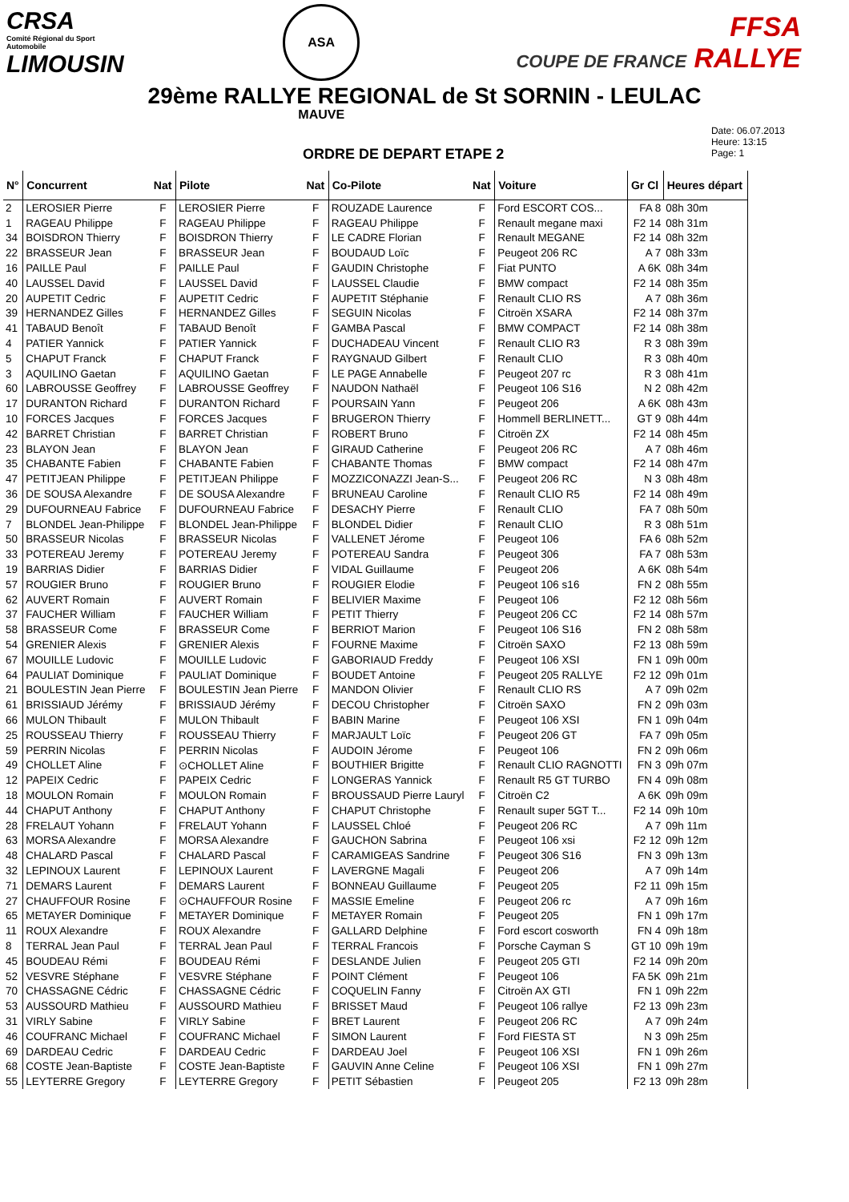CRSA
Comité Régional du Sport Automobile
LIMOUSIN
ASA MAUVE
FFSA
COUPE DE FRANCE RALLYE
29ème RALLYE REGIONAL de St SORNIN - LEULAC
ORDRE DE DEPART ETAPE 2
Date: 06.07.2013
Heure: 13:15
Page: 1
| N° | Concurrent | Nat | Pilote | Nat | Co-Pilote | Nat | Voiture | Gr Cl | Heures départ |
| --- | --- | --- | --- | --- | --- | --- | --- | --- | --- |
| 2 | LEROSIER Pierre | F | LEROSIER Pierre | F | ROUZADE Laurence | F | Ford ESCORT COS... | FA 8 | 08h 30m |
| 1 | RAGEAU Philippe | F | RAGEAU Philippe | F | RAGEAU Philippe | F | Renault megane maxi | F2 14 | 08h 31m |
| 34 | BOISDRON Thierry | F | BOISDRON Thierry | F | LE CADRE Florian | F | Renault MEGANE | F2 14 | 08h 32m |
| 22 | BRASSEUR Jean | F | BRASSEUR Jean | F | BOUDAUD Loïc | F | Peugeot 206 RC | A 7 | 08h 33m |
| 16 | PAILLE Paul | F | PAILLE Paul | F | GAUDIN Christophe | F | Fiat PUNTO | A 6K | 08h 34m |
| 40 | LAUSSEL David | F | LAUSSEL David | F | LAUSSEL Claudie | F | BMW compact | F2 14 | 08h 35m |
| 20 | AUPETIT Cedric | F | AUPETIT Cedric | F | AUPETIT Stéphanie | F | Renault CLIO RS | A 7 | 08h 36m |
| 39 | HERNANDEZ Gilles | F | HERNANDEZ Gilles | F | SEGUIN Nicolas | F | Citroën XSARA | F2 14 | 08h 37m |
| 41 | TABAUD Benoît | F | TABAUD Benoît | F | GAMBA Pascal | F | BMW COMPACT | F2 14 | 08h 38m |
| 4 | PATIER Yannick | F | PATIER Yannick | F | DUCHADEAU Vincent | F | Renault CLIO R3 | R 3 | 08h 39m |
| 5 | CHAPUT Franck | F | CHAPUT Franck | F | RAYGNAUD Gilbert | F | Renault CLIO | R 3 | 08h 40m |
| 3 | AQUILINO Gaetan | F | AQUILINO Gaetan | F | LE PAGE Annabelle | F | Peugeot 207 rc | R 3 | 08h 41m |
| 60 | LABROUSSE Geoffrey | F | LABROUSSE Geoffrey | F | NAUDON Nathaël | F | Peugeot 106 S16 | N 2 | 08h 42m |
| 17 | DURANTON Richard | F | DURANTON Richard | F | POURSAIN Yann | F | Peugeot 206 | A 6K | 08h 43m |
| 10 | FORCES Jacques | F | FORCES Jacques | F | BRUGERON Thierry | F | Hommell BERLINETT... | GT 9 | 08h 44m |
| 42 | BARRET Christian | F | BARRET Christian | F | ROBERT Bruno | F | Citroën ZX | F2 14 | 08h 45m |
| 23 | BLAYON Jean | F | BLAYON Jean | F | GIRAUD Catherine | F | Peugeot 206 RC | A 7 | 08h 46m |
| 35 | CHABANTE Fabien | F | CHABANTE Fabien | F | CHABANTE Thomas | F | BMW compact | F2 14 | 08h 47m |
| 47 | PETITJEAN Philippe | F | PETITJEAN Philippe | F | MOZZICONAZZI Jean-S... | F | Peugeot 206 RC | N 3 | 08h 48m |
| 36 | DE SOUSA Alexandre | F | DE SOUSA Alexandre | F | BRUNEAU Caroline | F | Renault CLIO R5 | F2 14 | 08h 49m |
| 29 | DUFOURNEAU Fabrice | F | DUFOURNEAU Fabrice | F | DESACHY Pierre | F | Renault CLIO | FA 7 | 08h 50m |
| 7 | BLONDEL Jean-Philippe | F | BLONDEL Jean-Philippe | F | BLONDEL Didier | F | Renault CLIO | R 3 | 08h 51m |
| 50 | BRASSEUR Nicolas | F | BRASSEUR Nicolas | F | VALLENET Jérome | F | Peugeot 106 | FA 6 | 08h 52m |
| 33 | POTEREAU Jeremy | F | POTEREAU Jeremy | F | POTEREAU Sandra | F | Peugeot 306 | FA 7 | 08h 53m |
| 19 | BARRIAS Didier | F | BARRIAS Didier | F | VIDAL Guillaume | F | Peugeot 206 | A 6K | 08h 54m |
| 57 | ROUGIER Bruno | F | ROUGIER Bruno | F | ROUGIER Elodie | F | Peugeot 106 s16 | FN 2 | 08h 55m |
| 62 | AUVERT Romain | F | AUVERT Romain | F | BELIVIER Maxime | F | Peugeot 106 | F2 12 | 08h 56m |
| 37 | FAUCHER William | F | FAUCHER William | F | PETIT Thierry | F | Peugeot 206 CC | F2 14 | 08h 57m |
| 58 | BRASSEUR Come | F | BRASSEUR Come | F | BERRIOT Marion | F | Peugeot 106 S16 | FN 2 | 08h 58m |
| 54 | GRENIER Alexis | F | GRENIER Alexis | F | FOURNE Maxime | F | Citroën SAXO | F2 13 | 08h 59m |
| 67 | MOUILLE Ludovic | F | MOUILLE Ludovic | F | GABORIAUD Freddy | F | Peugeot 106 XSI | FN 1 | 09h 00m |
| 64 | PAULIAT Dominique | F | PAULIAT Dominique | F | BOUDET Antoine | F | Peugeot 205 RALLYE | F2 12 | 09h 01m |
| 21 | BOULESTIN Jean Pierre | F | BOULESTIN Jean Pierre | F | MANDON Olivier | F | Renault CLIO RS | A 7 | 09h 02m |
| 61 | BRISSIAUD Jérémy | F | BRISSIAUD Jérémy | F | DECOU Christopher | F | Citroën SAXO | FN 2 | 09h 03m |
| 66 | MULON Thibault | F | MULON Thibault | F | BABIN Marine | F | Peugeot 106 XSI | FN 1 | 09h 04m |
| 25 | ROUSSEAU Thierry | F | ROUSSEAU Thierry | F | MARJAULT Loïc | F | Peugeot 206 GT | FA 7 | 09h 05m |
| 59 | PERRIN Nicolas | F | PERRIN Nicolas | F | AUDOIN Jérome | F | Peugeot 106 | FN 2 | 09h 06m |
| 49 | CHOLLET Aline | F | ⊙CHOLLET Aline | F | BOUTHIER Brigitte | F | Renault CLIO RAGNOTTI | FN 3 | 09h 07m |
| 12 | PAPEIX Cedric | F | PAPEIX Cedric | F | LONGERAS Yannick | F | Renault R5 GT TURBO | FN 4 | 09h 08m |
| 18 | MOULON Romain | F | MOULON Romain | F | BROUSSAUD Pierre Lauryl | F | Citroën C2 | A 6K | 09h 09m |
| 44 | CHAPUT Anthony | F | CHAPUT Anthony | F | CHAPUT Christophe | F | Renault super 5GT T... | F2 14 | 09h 10m |
| 28 | FRELAUT Yohann | F | FRELAUT Yohann | F | LAUSSEL Chloé | F | Peugeot 206 RC | A 7 | 09h 11m |
| 63 | MORSA Alexandre | F | MORSA Alexandre | F | GAUCHON Sabrina | F | Peugeot 106 xsi | F2 12 | 09h 12m |
| 48 | CHALARD Pascal | F | CHALARD Pascal | F | CARAMIGEAS Sandrine | F | Peugeot 306 S16 | FN 3 | 09h 13m |
| 32 | LEPINOUX Laurent | F | LEPINOUX Laurent | F | LAVERGNE Magali | F | Peugeot 206 | A 7 | 09h 14m |
| 71 | DEMARS Laurent | F | DEMARS Laurent | F | BONNEAU Guillaume | F | Peugeot 205 | F2 11 | 09h 15m |
| 27 | CHAUFFOUR Rosine | F | ⊙CHAUFFOUR Rosine | F | MASSIE Emeline | F | Peugeot 206 rc | A 7 | 09h 16m |
| 65 | METAYER Dominique | F | METAYER Dominique | F | METAYER Romain | F | Peugeot 205 | FN 1 | 09h 17m |
| 11 | ROUX Alexandre | F | ROUX Alexandre | F | GALLARD Delphine | F | Ford escort cosworth | FN 4 | 09h 18m |
| 8 | TERRAL Jean Paul | F | TERRAL Jean Paul | F | TERRAL Francois | F | Porsche Cayman S | GT 10 | 09h 19m |
| 45 | BOUDEAU Rémi | F | BOUDEAU Rémi | F | DESLANDE Julien | F | Peugeot 205 GTI | F2 14 | 09h 20m |
| 52 | VESVRE Stéphane | F | VESVRE Stéphane | F | POINT Clément | F | Peugeot 106 | FA 5K | 09h 21m |
| 70 | CHASSAGNE Cédric | F | CHASSAGNE Cédric | F | COQUELIN Fanny | F | Citroën AX GTI | FN 1 | 09h 22m |
| 53 | AUSSOURD Mathieu | F | AUSSOURD Mathieu | F | BRISSET Maud | F | Peugeot 106 rallye | F2 13 | 09h 23m |
| 31 | VIRLY Sabine | F | VIRLY Sabine | F | BRET Laurent | F | Peugeot 206 RC | A 7 | 09h 24m |
| 46 | COUFRANC Michael | F | COUFRANC Michael | F | SIMON Laurent | F | Ford FIESTA ST | N 3 | 09h 25m |
| 69 | DARDEAU Cedric | F | DARDEAU Cedric | F | DARDEAU Joel | F | Peugeot 106 XSI | FN 1 | 09h 26m |
| 68 | COSTE Jean-Baptiste | F | COSTE Jean-Baptiste | F | GAUVIN Anne Celine | F | Peugeot 106 XSI | FN 1 | 09h 27m |
| 55 | LEYTERRE Gregory | F | LEYTERRE Gregory | F | PETIT Sébastien | F | Peugeot 205 | F2 13 | 09h 28m |